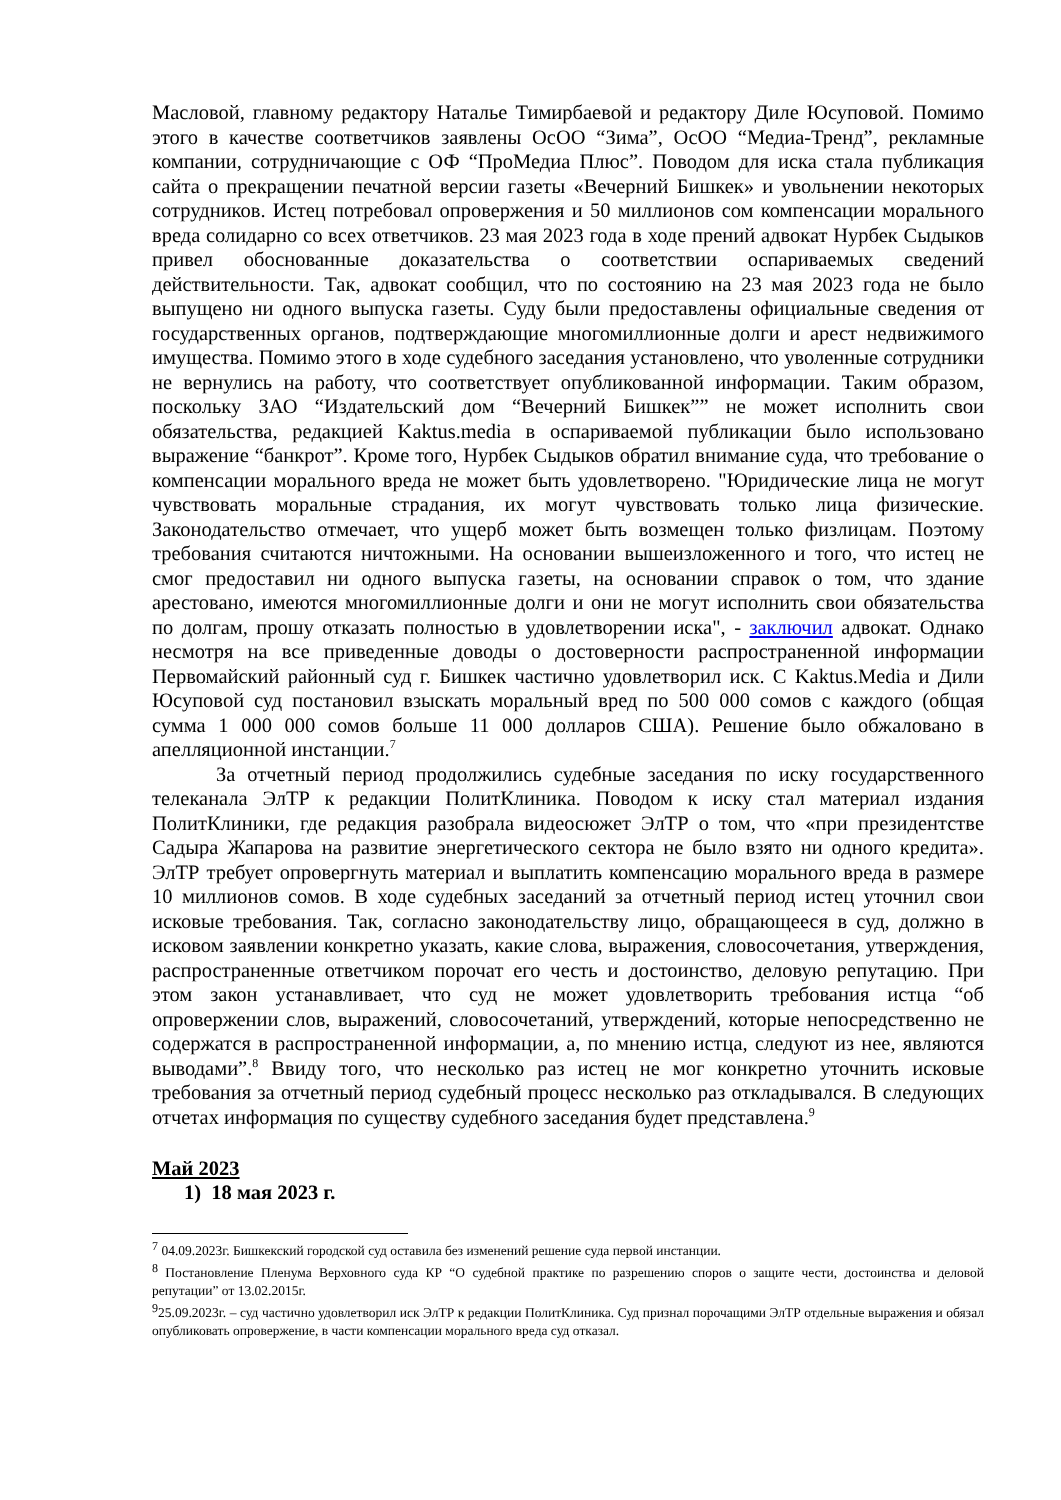Масловой, главному редактору Наталье Тимирбаевой и редактору Диле Юсуповой. Помимо этого в качестве соответчиков заявлены ОсОО “Зима”, ОсОО “Медиа-Тренд”, рекламные компании, сотрудничающие с ОФ “ПроМедиа Плюс”. Поводом для иска стала публикация сайта о прекращении печатной версии газеты «Вечерний Бишкек» и увольнении некоторых сотрудников. Истец потребовал опровержения и 50 миллионов сом компенсации морального вреда солидарно со всех ответчиков. 23 мая 2023 года в ходе прений адвокат Нурбек Сыдыков привел обоснованные доказательства о соответствии оспариваемых сведений действительности. Так, адвокат сообщил, что по состоянию на 23 мая 2023 года не было выпущено ни одного выпуска газеты. Суду были предоставлены официальные сведения от государственных органов, подтверждающие многомиллионные долги и арест недвижимого имущества. Помимо этого в ходе судебного заседания установлено, что уволенные сотрудники не вернулись на работу, что соответствует опубликованной информации. Таким образом, поскольку ЗАО “Издательский дом “Вечерний Бишкек”” не может исполнить свои обязательства, редакцией Kaktus.media в оспариваемой публикации было использовано выражение “банкрот”. Кроме того, Нурбек Сыдыков обратил внимание суда, что требование о компенсации морального вреда не может быть удовлетворено. "Юридические лица не могут чувствовать моральные страдания, их могут чувствовать только лица физические. Законодательство отмечает, что ущерб может быть возмещен только физлицам. Поэтому требования считаются ничтожными. На основании вышеизложенного и того, что истец не смог предоставил ни одного выпуска газеты, на основании справок о том, что здание арестовано, имеются многомиллионные долги и они не могут исполнить свои обязательства по долгам, прошу отказать полностью в удовлетворении иска", - заключил адвокат. Однако несмотря на все приведенные доводы о достоверности распространенной информации Первомайский районный суд г. Бишкек частично удовлетворил иск. С Kaktus.Media и Дили Юсуповой суд постановил взыскать моральный вред по 500 000 сомов с каждого (общая сумма 1 000 000 сомов больше 11 000 долларов США). Решение было обжаловано в апелляционной инстанции.<sup>7</sup>
За отчетный период продолжились судебные заседания по иску государственного телеканала ЭлТР к редакции ПолитКлиника. Поводом к иску стал материал издания ПолитКлиники, где редакция разобрала видеосюжет ЭлТР о том, что «при президентстве Садыра Жапарова на развитие энергетического сектора не было взято ни одного кредита». ЭлТР требует опровергнуть материал и выплатить компенсацию морального вреда в размере 10 миллионов сомов. В ходе судебных заседаний за отчетный период истец уточнил свои исковые требования. Так, согласно законодательству лицо, обращающееся в суд, должно в исковом заявлении конкретно указать, какие слова, выражения, словосочетания, утверждения, распространенные ответчиком порочат его честь и достоинство, деловую репутацию. При этом закон устанавливает, что суд не может удовлетворить требования истца “об опровержении слов, выражений, словосочетаний, утверждений, которые непосредственно не содержатся в распространенной информации, а, по мнению истца, следуют из нее, являются выводами”.<sup>8</sup> Ввиду того, что несколько раз истец не мог конкретно уточнить исковые требования за отчетный период судебный процесс несколько раз откладывался. В следующих отчетах информация по существу судебного заседания будет представлена.<sup>9</sup>
Май 2023
1) 18 мая 2023 г.
<sup>7</sup> 04.09.2023г. Бишкекский городской суд оставила без изменений решение суда первой инстанции.
<sup>8</sup> Постановление Пленума Верховного суда КР “О судебной практике по разрешению споров о защите чести, достоинства и деловой репутации” от 13.02.2015г.
<sup>9</sup> 25.09.2023г. – суд частично удовлетворил иск ЭлТР к редакции ПолитКлиника. Суд признал порочащими ЭлТР отдельные выражения и обязал опубликовать опровержение, в части компенсации морального вреда суд отказал.